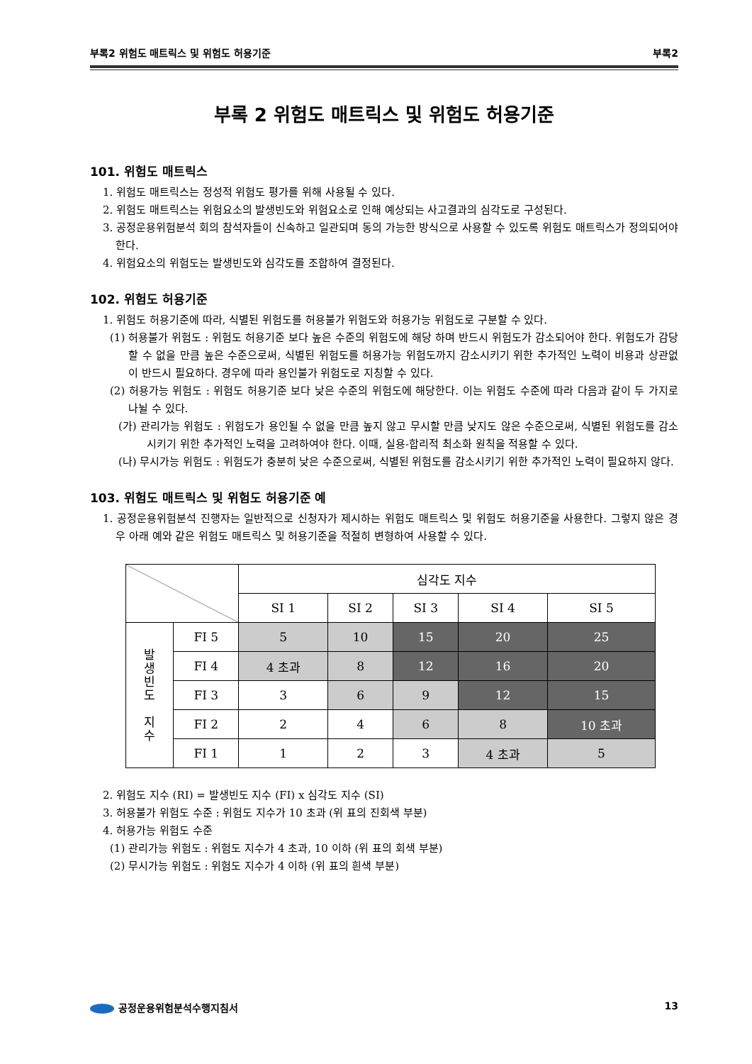부록2 위험도 매트릭스 및 위험도 허용기준 부록2
부록 2 위험도 매트릭스 및 위험도 허용기준
101. 위험도 매트릭스
1. 위험도 매트릭스는 정성적 위험도 평가를 위해 사용될 수 있다.
2. 위험도 매트릭스는 위험요소의 발생빈도와 위험요소로 인해 예상되는 사고결과의 심각도로 구성된다.
3. 공정운용위험분석 회의 참석자들이 신속하고 일관되며 동의 가능한 방식으로 사용할 수 있도록 위험도 매트릭스가 정의되어야 한다.
4. 위험요소의 위험도는 발생빈도와 심각도를 조합하여 결정된다.
102. 위험도 허용기준
1. 위험도 허용기준에 따라, 식별된 위험도를 허용불가 위험도와 허용가능 위험도로 구분할 수 있다.
(1) 허용불가 위험도 : 위험도 허용기준 보다 높은 수준의 위험도에 해당 하며 반드시 위험도가 감소되어야 한다. 위험도가 감당할 수 없을 만큼 높은 수준으로써, 식별된 위험도를 허용가능 위험도까지 감소시키기 위한 추가적인 노력이 비용과 상관없이 반드시 필요하다. 경우에 따라 용인불가 위험도로 지칭할 수 있다.
(2) 허용가능 위험도 : 위험도 허용기준 보다 낮은 수준의 위험도에 해당한다. 이는 위험도 수준에 따라 다음과 같이 두 가지로 나뉠 수 있다.
(가) 관리가능 위험도 : 위험도가 용인될 수 없을 만큼 높지 않고 무시할 만큼 낮지도 않은 수준으로써, 식별된 위험도를 감소시키기 위한 추가적인 노력을 고려하여야 한다. 이때, 실용-합리적 최소화 원칙을 적용할 수 있다.
(나) 무시가능 위험도 : 위험도가 충분히 낮은 수준으로써, 식별된 위험도를 감소시키기 위한 추가적인 노력이 필요하지 않다.
103. 위험도 매트릭스 및 위험도 허용기준 예
1. 공정운용위험분석 진행자는 일반적으로 신청자가 제시하는 위험도 매트릭스 및 위험도 허용기준을 사용한다. 그렇지 않은 경우 아래 예와 같은 위험도 매트릭스 및 허용기준을 적절히 변형하여 사용할 수 있다.
| | | 심각도 지수 | | | | |
| | | SI 1 | SI 2 | SI 3 | SI 4 | SI 5 |
| 발 생 빈 도 지 수 | FI 5 | 5 | 10 | 15 | 20 | 25 |
| | FI 4 | 4 초과 | 8 | 12 | 16 | 20 |
| | FI 3 | 3 | 6 | 9 | 12 | 15 |
| | FI 2 | 2 | 4 | 6 | 8 | 10 초과 |
| | FI 1 | 1 | 2 | 3 | 4 초과 | 5 |
2. 위험도 지수 (RI) = 발생빈도 지수 (FI) x 심각도 지수 (SI)
3. 허용불가 위험도 수준 : 위험도 지수가 10 초과 (위 표의 진회색 부분)
4. 허용가능 위험도 수준
(1) 관리가능 위험도 : 위험도 지수가 4 초과, 10 이하 (위 표의 회색 부분)
(2) 무시가능 위험도 : 위험도 지수가 4 이하 (위 표의 흰색 부분)
공정운용위험분석수행지침서 13